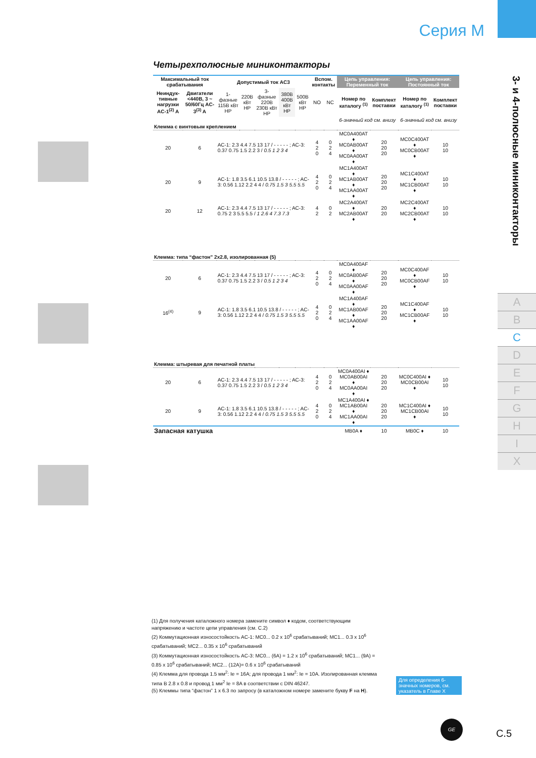Серия М
3- и 4-полюсные миниконтакторы
A
B
C
D
E
F
G
H
I
X
Четырехполюсные миниконтакторы
| Максимальный ток срабатывания | | Допустимый ток AC3 | | | | | Вспом. контакты | | Цепь управления: Переменный ток | | Цепь управления: Постоянный ток | |
| --- | --- | --- | --- | --- | --- | --- | --- | --- | --- | --- | --- | --- |
| Неиндук-тивные нагрузки AC-1<sup>(2)</sup> A | Двигатели <440В, 3 ~ 50/60Гц AC-3<sup>(3)</sup> A | 1-фазные 115В кВт HP | 220В кВт HP | 3-фазные 220В 230В кВт HP | 380В 400В кВт HP | 500В кВт HP | NO | NC | Номер по каталогу <sup>(1)</sup> | Комплект поставки | Номер по каталогу <sup>(1)</sup> | Комплект поставки |
| | | | | | | | | | 6-значный код см. внизу | | 6-значный код см. внизу | |
| Клемма с винтовым креплением | | | | | | | | | | | | |
| 20 | 6 | AC-1: 2.3 4.4 7.5 13 17 / - - - - - ; AC-3: 0.37 0.75 1.5 2.2 3 / 0.5 1 2 3 4 | | | | | 4 2 0 | 0 2 4 | MC0A400AT ♦ MC0AB00AT ♦ MC0AA00AT ♦ | 20 20 20 | MC0C400AT ♦ MC0CB00AT ♦ | 10 10 |
| 20 | 9 | AC-1: 1.8 3.5 6.1 10.5 13.8 / - - - - - ; AC-3: 0.56 1.12 2.2 4 4 / 0.75 1.5 3 5.5 5.5 | | | | | 4 2 0 | 0 2 4 | MC1A400AT ♦ MC1AB00AT ♦ MC1AA00AT ♦ | 20 20 20 | MC1C400AT ♦ MC1CB00AT ♦ | 10 10 |
| 20 | 12 | AC-1: 2.3 4.4 7.5 13 17 / - - - - - ; AC-3: 0.75 2 3 5.5 5.5 / 1 2.6 4 7.3 7.3 | | | | | 4 2 | 0 2 | MC2A400AT ♦ MC2AB00AT ♦ | 20 20 | MC2C400AT ♦ MC2CB00AT ♦ | 10 10 |
| Клемма: типа “фастон” 2x2.8, изолированная (5) | | | | | | | | | | | | |
| 20 | 6 | AC-1: 2.3 4.4 7.5 13 17 / - - - - - ; AC-3: 0.37 0.75 1.5 2.2 3 / 0.5 1 2 3 4 | | | | | 4 2 0 | 0 2 4 | MC0A400AF ♦ MC0AB00AF ♦ MC0AA00AF ♦ | 20 20 20 | MC0C400AF ♦ MC0CB00AF ♦ | 10 10 |
| 16<sup>(4)</sup> | 9 | AC-1: 1.8 3.5 6.1 10.5 13.8 / - - - - - ; AC-3: 0.56 1.12 2.2 4 4 / 0.75 1.5 3 5.5 5.5 | | | | | 4 2 0 | 0 2 4 | MC1A400AF ♦ MC1AB00AF ♦ MC1AA00AF ♦ | 20 20 20 | MC1C400AF ♦ MC1CB00AF ♦ | 10 10 |
| Клемма: штыревая для печатной платы | | | | | | | | | | | | |
| 20 | 6 | AC-1: 2.3 4.4 7.5 13 17 / - - - - - ; AC-3: 0.37 0.75 1.5 2.2 3 / 0.5 1 2 3 4 | | | | | 4 2 0 | 0 2 4 | MC0A400AI ♦ MC0AB00AI ♦ MC0AA00AI ♦ | 20 20 20 | MC0C400AI ♦ MC0CB00AI ♦ | 10 10 |
| 20 | 9 | AC-1: 1.8 3.5 6.1 10.5 13.8 / - - - - - ; AC-3: 0.56 1.12 2.2 4 4 / 0.75 1.5 3 5.5 5.5 | | | | | 4 2 0 | 0 2 4 | MC1A400AI ♦ MC1AB00AI ♦ MC1AA00AI ♦ | 20 20 20 | MC1C400AI ♦ MC1CB00AI ♦ | 10 10 |
| Запасная катушка | | | | | | | | | MB0A ♦ | 10 | MB0C ♦ | 10 |
(1) Для получения каталожного номера замените символ ♦ кодом, соответствующим напряжению и частоте цепи управления (см. C.2)
(2) Коммутационная износостойкость AC-1: MC0... 0.2 x 10<sup>6</sup> срабатываний; MC1... 0.3 x 10<sup>6</sup> срабатываний; MC2... 0.35 x 10<sup>6</sup> срабатываний
(3) Коммутационная износостойкость AC-3: MC0... (6A) = 1.2 x 10<sup>6</sup> срабатываний; MC1... (9A) = 0.85 x 10<sup>6</sup> срабатываний; MC2... (12A)= 0.6 x 10<sup>6</sup> срабатываний
(4) Клемма для провода 1.5 мм<sup>2</sup>: Ie = 16A; для провода 1 мм<sup>2</sup>: Ie = 10A. Изолированная клемма типа B 2.8 x 0.8 и провод 1 мм<sup>2</sup> Ie = 8A в соответствии с DIN 46247.
(5) Клеммы типа “фастон” 1 x 6.3 по запросу (в каталожном номере замените букву F на H).
Для определения 6-значных номеров, см. указатель в Главе X
GE
C.5